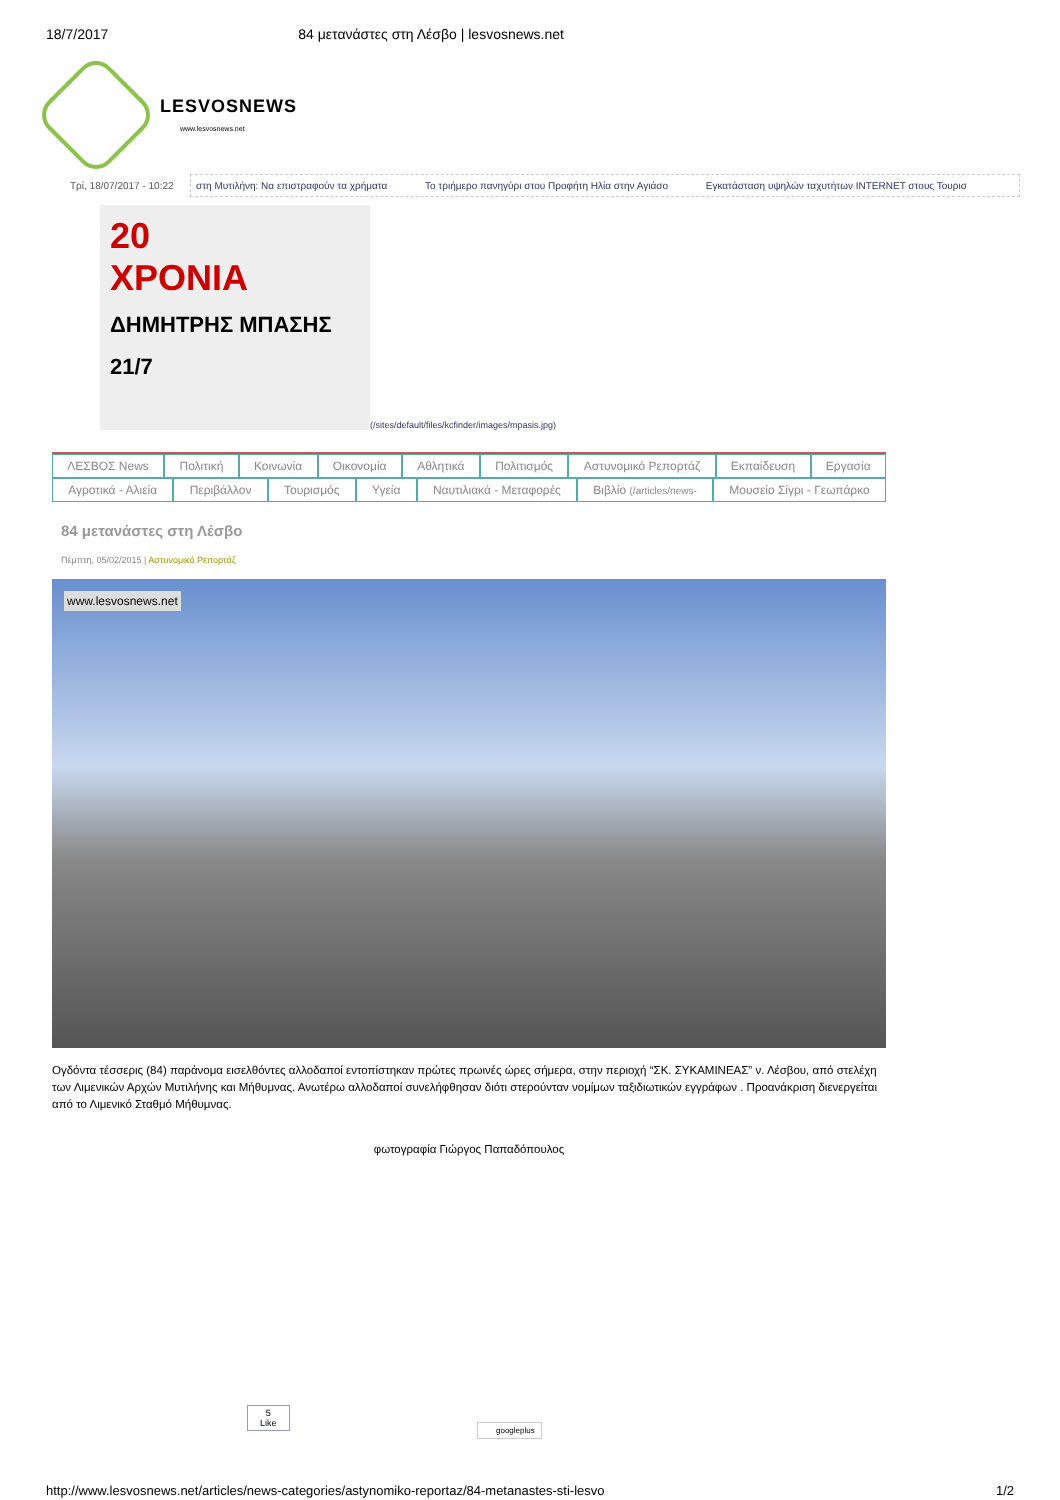18/7/2017 84 μετανάστες στη Λέσβο | lesvosnews.net
LESVOSNEWS
www.lesvosnews.net
Τρί, 18/07/2017 - 10:22
στη Μυτιλήνη: Να επιστραφούν τα χρήματα Το τριήμερο πανηγύρι στου Προφήτη Ηλία στην Αγιάσο Εγκατάσταση υψηλών ταχυτήτων INTERNET στους Τουρισ
20
ΧΡΟΝΙΑ
ΔΗΜΗΤΡΗΣ ΜΠΑΣΗΣ 21/7
(/sites/default/files/kcfinder/images/mpasis.jpg)
ΛΕΣΒΟΣ News Πολιτική Κοινωνία Οικονομία Αθλητικά Πολιτισμός Αστυνομικό Ρεπορτάζ Εκπαίδευση Εργασία
Αγροτικά - Αλιεία Περιβάλλον Τουρισμός Υγεία Ναυτιλιακά - Μεταφορές Βιβλίο (/articles/news- Μουσείο Σίγρι - Γεωπάρκο
84 μετανάστες στη Λέσβο
Πέμπτη, 05/02/2015 | Αστυνομικό Ρεπορτάζ
www.lesvosnews.net
Ογδόντα τέσσερις (84) παράνομα εισελθόντες αλλοδαποί εντοπίστηκαν πρώτες πρωινές ώρες σήμερα, στην περιοχή “ΣΚ. ΣΥΚΑΜΙΝΕΑΣ” ν. Λέσβου, από στελέχη των Λιμενικών Αρχών Μυτιλήνης και Μήθυμνας. Ανωτέρω αλλοδαποί συνελήφθησαν διότι στερούνταν νομίμων ταξιδιωτικών εγγράφων . Προανάκριση διενεργείται από το Λιμενικό Σταθμό Μήθυμνας.
φωτογραφία Γιώργος Παπαδόπουλος
5
Like
googleplus
http://www.lesvosnews.net/articles/news-categories/astynomiko-reportaz/84-metanastes-sti-lesvo 1/2